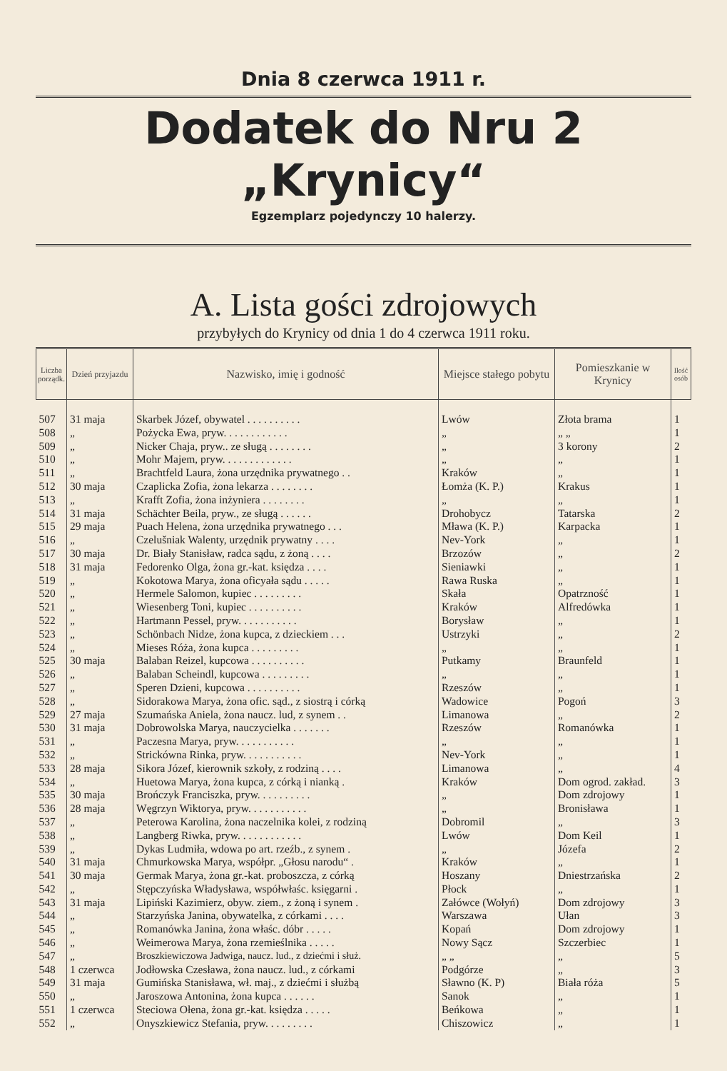Dnia 8 czerwca 1911 r.
Dodatek do Nru 2 „Krynicy“
Egzemplarz pojedynczy 10 halerzy.
A. Lista gości zdrojowych
przybyłych do Krynicy od dnia 1 do 4 czerwca 1911 roku.
| Liczba porządk. | Dzień przyjazdu | Nazwisko, imię i godność | Miejsce stałego pobytu | Pomieszkanie w Krynicy | Ilość osób |
| --- | --- | --- | --- | --- | --- |
| 507 | 31 maja | Skarbek Józef, obywatel . . . . . . . . . . | Lwów | Złota brama | 1 |
| 508 | „ | Pożycka Ewa, pryw. . . . . . . . . . . . | „ | „ „ | 1 |
| 509 | „ | Nicker Chaja, pryw.. ze sługą . . . . . . . . | „ | 3 korony | 2 |
| 510 | „ | Mohr Majem, pryw. . . . . . . . . . . . . | „ | „ | 1 |
| 511 | „ | Brachtfeld Laura, żona urzędnika prywatnego . . | Kraków | „ | 1 |
| 512 | 30 maja | Czaplicka Zofia, żona lekarza . . . . . . . . | Łomża (K. P.) | Krakus | 1 |
| 513 | „ | Krafft Zofia, żona inżyniera . . . . . . . . | „ | „ | 1 |
| 514 | 31 maja | Schächter Beila, pryw., ze sługą . . . . . . | Drohobycz | Tatarska | 2 |
| 515 | 29 maja | Puach Helena, żona urzędnika prywatnego . . . | Mława (K. P.) | Karpacka | 1 |
| 516 | „ | Czelušniak Walenty, urzędnik prywatny . . . . | Nev-York | „ | 1 |
| 517 | 30 maja | Dr. Biały Stanisław, radca sądu, z żoną . . . . | Brzozów | „ | 2 |
| 518 | 31 maja | Fedorenko Olga, żona gr.-kat. księdza . . . . | Sieniawki | „ | 1 |
| 519 | „ | Kokotowa Marya, żona oficyała sądu . . . . . | Rawa Ruska | „ | 1 |
| 520 | „ | Hermele Salomon, kupiec . . . . . . . . . | Skała | Opatrzność | 1 |
| 521 | „ | Wiesenberg Toni, kupiec . . . . . . . . . . | Kraków | Alfredówka | 1 |
| 522 | „ | Hartmann Pessel, pryw. . . . . . . . . . . | Borysław | „ | 1 |
| 523 | „ | Schönbach Nidze, żona kupca, z dzieckiem . . . | Ustrzyki | „ | 2 |
| 524 | „ | Mieses Róża, żona kupca . . . . . . . . . | „ | „ | 1 |
| 525 | 30 maja | Balaban Reizel, kupcowa . . . . . . . . . . | Putkamy | Braunfeld | 1 |
| 526 | „ | Balaban Scheindl, kupcowa . . . . . . . . . | „ | „ | 1 |
| 527 | „ | Speren Dzieni, kupcowa . . . . . . . . . . | Rzeszów | „ | 1 |
| 528 | „ | Sidorakowa Marya, żona ofic. sąd., z siostrą i córką | Wadowice | Pogoń | 3 |
| 529 | 27 maja | Szumańska Aniela, żona naucz. lud, z synem . . | Limanowa | „ | 2 |
| 530 | 31 maja | Dobrowolska Marya, nauczycielka . . . . . . . | Rzeszów | Romanówka | 1 |
| 531 | „ | Paczesna Marya, pryw. . . . . . . . . . . | „ | „ | 1 |
| 532 | „ | Strickówna Rinka, pryw. . . . . . . . . . . | Nev-York | „ | 1 |
| 533 | 28 maja | Sikora Józef, kierownik szkoły, z rodziną . . . . | Limanowa | „ | 4 |
| 534 | „ | Huetowa Marya, żona kupca, z córką i nianką . | Kraków | Dom ogrod. zakład. | 3 |
| 535 | 30 maja | Brończyk Franciszka, pryw. . . . . . . . . . | „ | Dom zdrojowy | 1 |
| 536 | 28 maja | Węgrzyn Wiktorya, pryw. . . . . . . . . . . | „ | Bronisława | 1 |
| 537 | „ | Peterowa Karolina, żona naczelnika kolei, z rodziną | Dobromil | „ | 3 |
| 538 | „ | Langberg Riwka, pryw. . . . . . . . . . . . | Lwów | Dom Keil | 1 |
| 539 | „ | Dykas Ludmiła, wdowa po art. rzeźb., z synem . | „ | Józefa | 2 |
| 540 | 31 maja | Chmurkowska Marya, współpr. „Głosu narodu“ . | Kraków | „ | 1 |
| 541 | 30 maja | Germak Marya, żona gr.-kat. proboszcza, z córką | Hoszany | Dniestrzańska | 2 |
| 542 | „ | Stępczyńska Władysława, współwłaśc. księgarni . | Płock | „ | 1 |
| 543 | 31 maja | Lipiński Kazimierz, obyw. ziem., z żoną i synem . | Załówce (Wołyń) | Dom zdrojowy | 3 |
| 544 | „ | Starzyńska Janina, obywatelka, z córkami . . . . | Warszawa | Ułan | 3 |
| 545 | „ | Romanówka Janina, żona właśc. dóbr . . . . . | Kopań | Dom zdrojowy | 1 |
| 546 | „ | Weimerowa Marya, żona rzemieślnika . . . . . | Nowy Sącz | Szczerbiec | 1 |
| 547 | „ | Broszkiewiczowa Jadwiga, naucz. lud., z dziećmi i służ. | „ „ | „ | 5 |
| 548 | 1 czerwca | Jodłowska Czesława, żona naucz. lud., z córkami | Podgórze | „ | 3 |
| 549 | 31 maja | Gumińska Stanisława, wł. maj., z dziećmi i służbą | Sławno (K. P) | Biała róża | 5 |
| 550 | „ | Jaroszowa Antonina, żona kupca . . . . . . | Sanok | „ | 1 |
| 551 | 1 czerwca | Steciowa Ołena, żona gr.-kat. księdza . . . . . | Beńkowa | „ | 1 |
| 552 | „ | Onyszkiewicz Stefania, pryw. . . . . . . . . | Chiszowicz | „ | 1 |